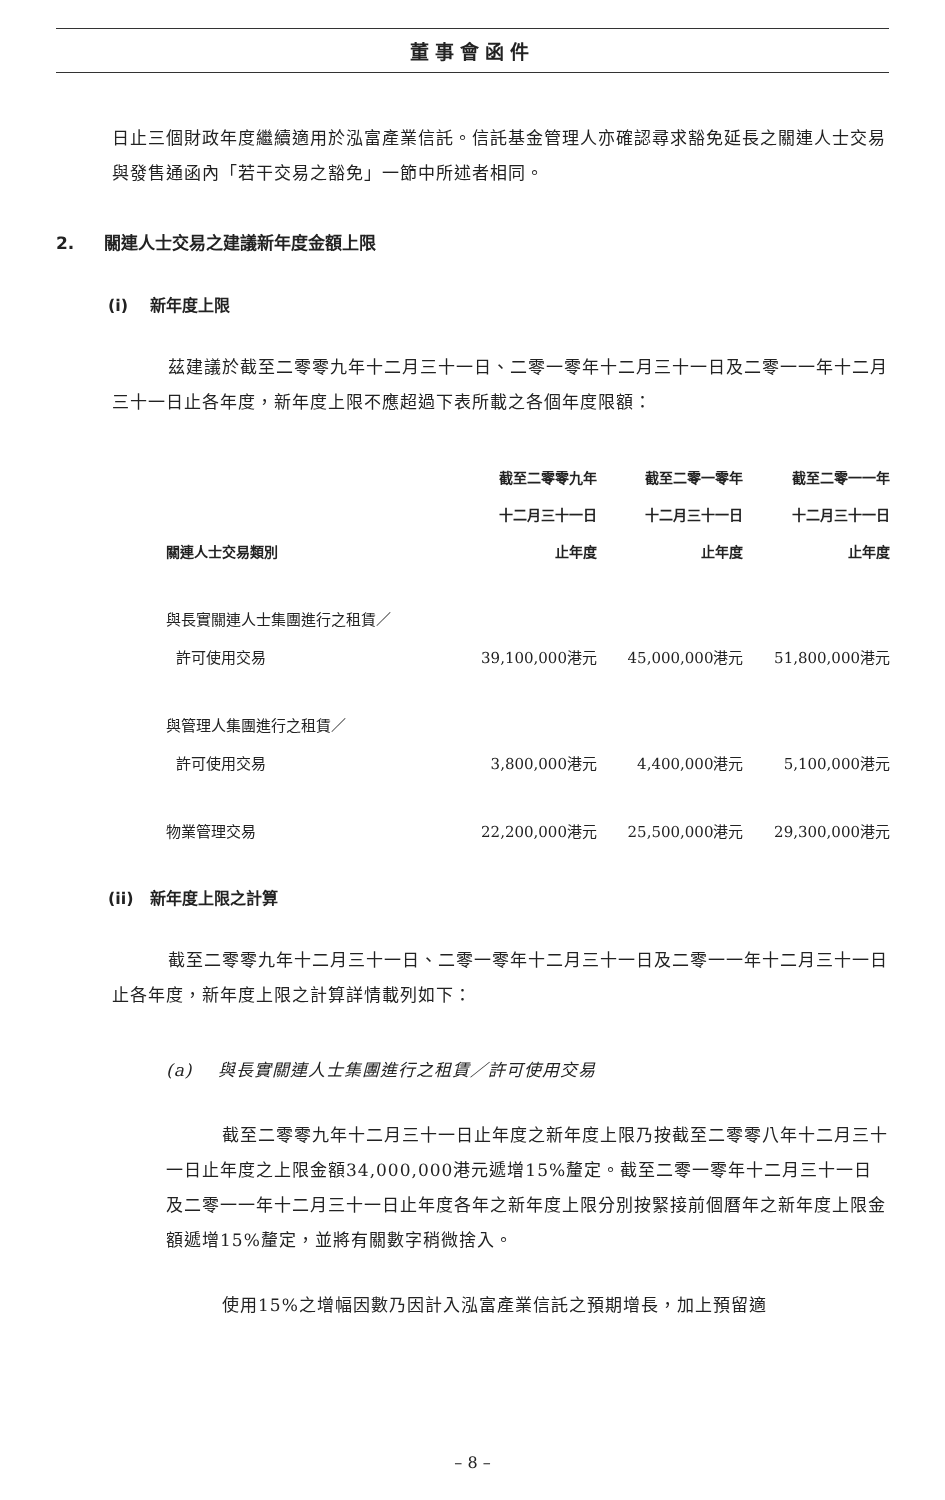董事會函件
日止三個財政年度繼續適用於泓富產業信託。信託基金管理人亦確認尋求豁免延長之關連人士交易與發售通函內「若干交易之豁免」一節中所述者相同。
2. 關連人士交易之建議新年度金額上限
(i) 新年度上限
茲建議於截至二零零九年十二月三十一日、二零一零年十二月三十一日及二零一一年十二月三十一日止各年度，新年度上限不應超過下表所載之各個年度限額：
| | 截至二零零九年 | 截至二零一零年 | 截至二零一一年 |
| --- | --- | --- | --- |
| | 十二月三十一日 | 十二月三十一日 | 十二月三十一日 |
| 關連人士交易類別 | 止年度 | 止年度 | 止年度 |
| 與長實關連人士集團進行之租賃／ | | | |
| 許可使用交易 | 39,100,000港元 | 45,000,000港元 | 51,800,000港元 |
| 與管理人集團進行之租賃／ | | | |
| 許可使用交易 | 3,800,000港元 | 4,400,000港元 | 5,100,000港元 |
| 物業管理交易 | 22,200,000港元 | 25,500,000港元 | 29,300,000港元 |
(ii) 新年度上限之計算
截至二零零九年十二月三十一日、二零一零年十二月三十一日及二零一一年十二月三十一日止各年度，新年度上限之計算詳情載列如下：
(a) 與長實關連人士集團進行之租賃／許可使用交易
截至二零零九年十二月三十一日止年度之新年度上限乃按截至二零零八年十二月三十一日止年度之上限金額34,000,000港元遞增15%釐定。截至二零一零年十二月三十一日及二零一一年十二月三十一日止年度各年之新年度上限分別按緊接前個曆年之新年度上限金額遞增15%釐定，並將有關數字稍微捨入。
使用15%之增幅因數乃因計入泓富產業信託之預期增長，加上預留適
– 8 –